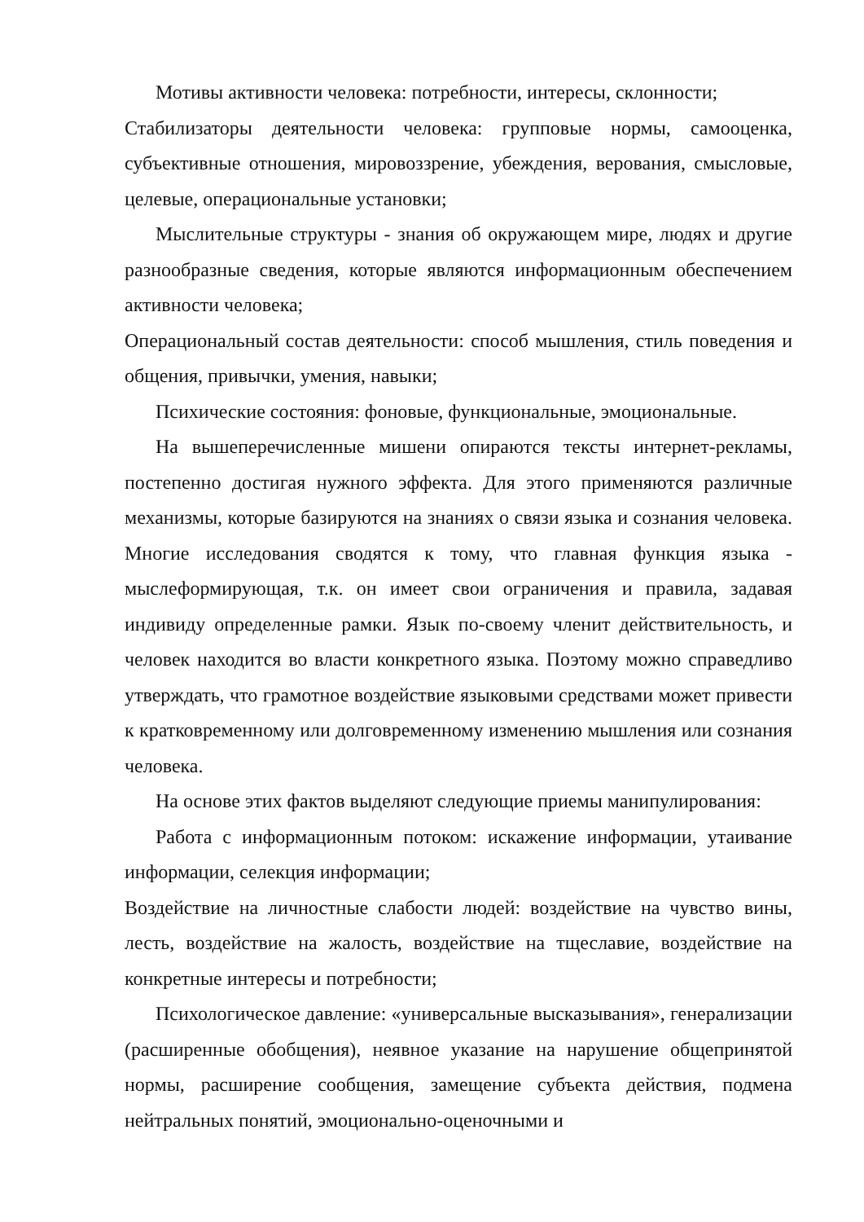Мотивы активности человека: потребности, интересы, склонности;
Стабилизаторы деятельности человека: групповые нормы, самооценка, субъективные отношения, мировоззрение, убеждения, верования, смысловые, целевые, операциональные установки;
Мыслительные структуры - знания об окружающем мире, людях и другие разнообразные сведения, которые являются информационным обеспечением активности человека;
Операциональный состав деятельности: способ мышления, стиль поведения и общения, привычки, умения, навыки;
Психические состояния: фоновые, функциональные, эмоциональные.
На вышеперечисленные мишени опираются тексты интернет-рекламы, постепенно достигая нужного эффекта. Для этого применяются различные механизмы, которые базируются на знаниях о связи языка и сознания человека. Многие исследования сводятся к тому, что главная функция языка - мыслеформирующая, т.к. он имеет свои ограничения и правила, задавая индивиду определенные рамки. Язык по-своему членит действительность, и человек находится во власти конкретного языка. Поэтому можно справедливо утверждать, что грамотное воздействие языковыми средствами может привести к кратковременному или долговременному изменению мышления или сознания человека.
На основе этих фактов выделяют следующие приемы манипулирования:
Работа с информационным потоком: искажение информации, утаивание информации, селекция информации;
Воздействие на личностные слабости людей: воздействие на чувство вины, лесть, воздействие на жалость, воздействие на тщеславие, воздействие на конкретные интересы и потребности;
Психологическое давление: «универсальные высказывания», генерализации (расширенные обобщения), неявное указание на нарушение общепринятой нормы, расширение сообщения, замещение субъекта действия, подмена нейтральных понятий, эмоционально-оценочными и